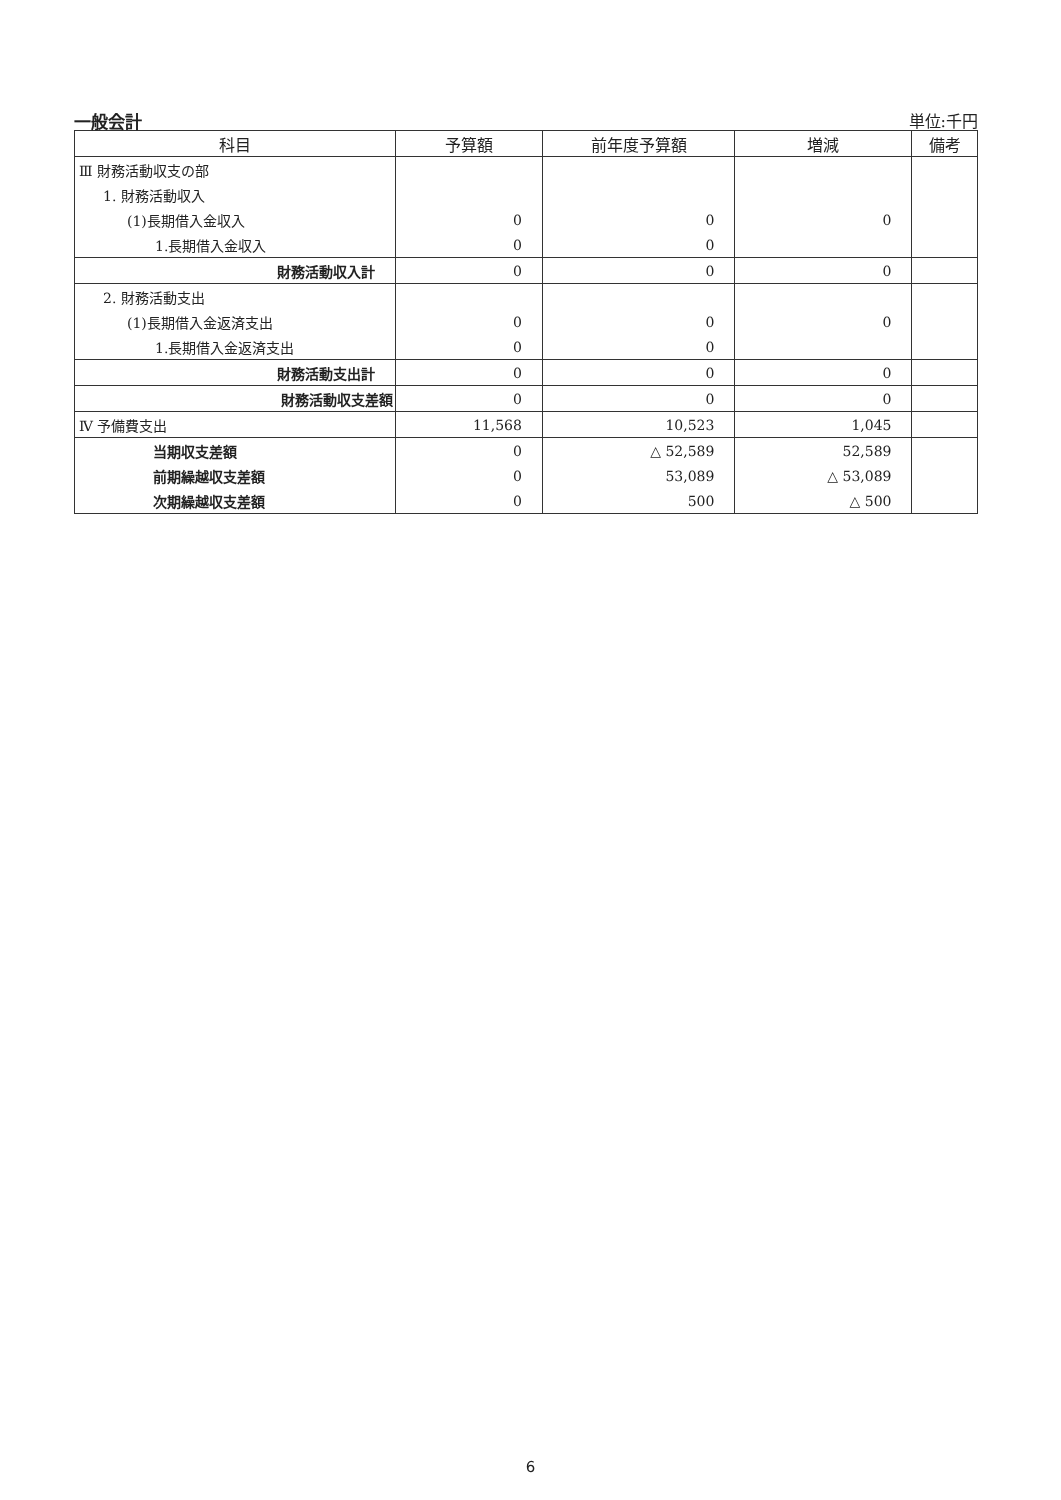一般会計 単位:千円
| 科目 | 予算額 | 前年度予算額 | 増減 | 備考 |
| --- | --- | --- | --- | --- |
| Ⅲ 財務活動収支の部 | | | | |
| 1. 財務活動収入 | | | | |
| (1)長期借入金収入 | 0 | 0 | 0 | |
| 1.長期借入金収入 | 0 | 0 | | |
| 財務活動収入計 | 0 | 0 | 0 | |
| 2. 財務活動支出 | | | | |
| (1)長期借入金返済支出 | 0 | 0 | 0 | |
| 1.長期借入金返済支出 | 0 | 0 | | |
| 財務活動支出計 | 0 | 0 | 0 | |
| 財務活動収支差額 | 0 | 0 | 0 | |
| Ⅳ 予備費支出 | 11,568 | 10,523 | 1,045 | |
| 当期収支差額 | 0 | △ 52,589 | 52,589 | |
| 前期繰越収支差額 | 0 | 53,089 | △ 53,089 | |
| 次期繰越収支差額 | 0 | 500 | △ 500 | |
6